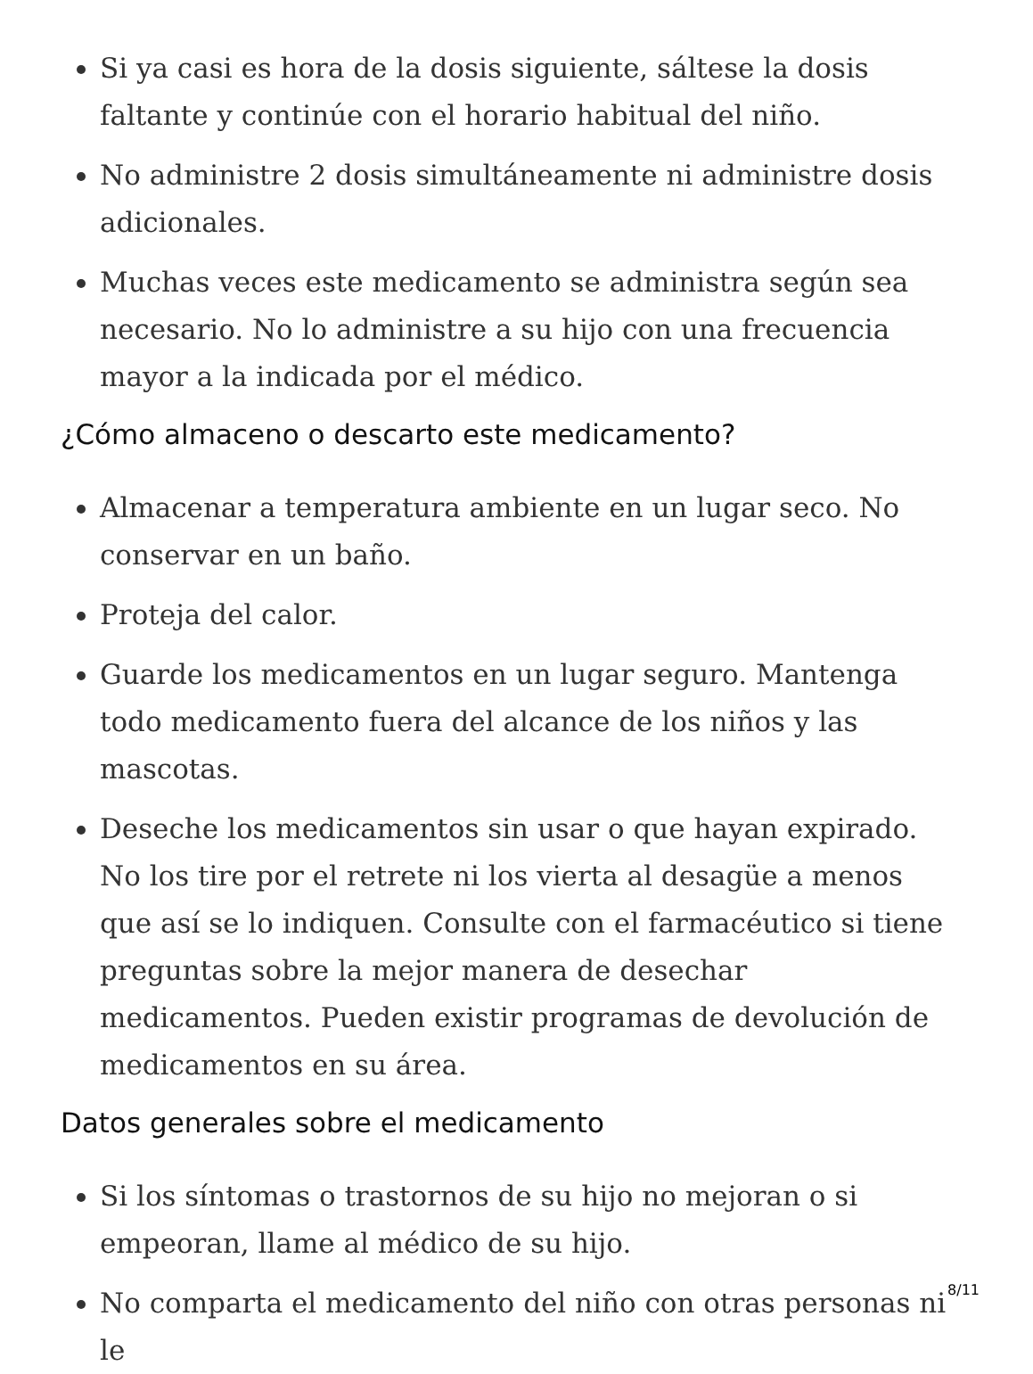Si ya casi es hora de la dosis siguiente, sáltese la dosis faltante y continúe con el horario habitual del niño.
No administre 2 dosis simultáneamente ni administre dosis adicionales.
Muchas veces este medicamento se administra según sea necesario. No lo administre a su hijo con una frecuencia mayor a la indicada por el médico.
¿Cómo almaceno o descarto este medicamento?
Almacenar a temperatura ambiente en un lugar seco. No conservar en un baño.
Proteja del calor.
Guarde los medicamentos en un lugar seguro. Mantenga todo medicamento fuera del alcance de los niños y las mascotas.
Deseche los medicamentos sin usar o que hayan expirado. No los tire por el retrete ni los vierta al desagüe a menos que así se lo indiquen. Consulte con el farmacéutico si tiene preguntas sobre la mejor manera de desechar medicamentos. Pueden existir programas de devolución de medicamentos en su área.
Datos generales sobre el medicamento
Si los síntomas o trastornos de su hijo no mejoran o si empeoran, llame al médico de su hijo.
No comparta el medicamento del niño con otras personas ni le
8/11